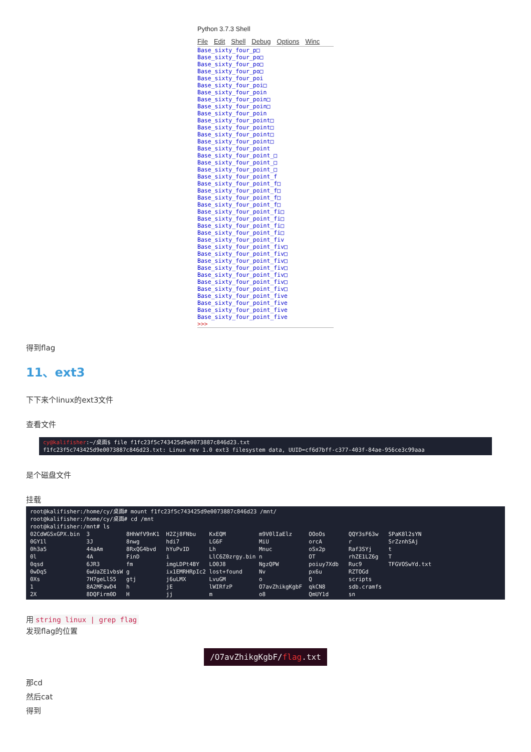Python 3.7.3 Shell
File Edit Shell Debug Options Winc
Base_sixty_four_p□
Base_sixty_four_po□
Base_sixty_four_po□
Base_sixty_four_po□
Base_sixty_four_poi
Base_sixty_four_poi□
Base_sixty_four_poin
Base_sixty_four_poin□
Base_sixty_four_poin□
Base_sixty_four_poin
Base_sixty_four_point□
Base_sixty_four_point□
Base_sixty_four_point□
Base_sixty_four_point□
Base_sixty_four_point
Base_sixty_four_point_□
Base_sixty_four_point_□
Base_sixty_four_point_□
Base_sixty_four_point_f
Base_sixty_four_point_f□
Base_sixty_four_point_f□
Base_sixty_four_point_f□
Base_sixty_four_point_f□
Base_sixty_four_point_fi□
Base_sixty_four_point_fi□
Base_sixty_four_point_fi□
Base_sixty_four_point_fi□
Base_sixty_four_point_fiv
Base_sixty_four_point_fiv□
Base_sixty_four_point_fiv□
Base_sixty_four_point_fiv□
Base_sixty_four_point_fiv□
Base_sixty_four_point_fiv□
Base_sixty_four_point_fiv□
Base_sixty_four_point_fiv□
Base_sixty_four_point_five
Base_sixty_four_point_five
Base_sixty_four_point_five
Base_sixty_four_point_five
>>>
得到flag
11、ext3
下下来个linux的ext3文件
查看文件
cy@kalifisher:~/桌面$ file f1fc23f5c743425d9e0073887c846d23.txt f1fc23f5c743425d9e0073887c846d23.txt: Linux rev 1.0 ext3 filesystem data, UUID=cf6d7bff-c377-403f-84ae-956ce3c99aaa
是个磁盘文件
挂载
root@kalifisher:/home/cy/桌面# mount f1fc23f5c743425d9e0073887c846d23 /mnt/ root@kalifisher:/home/cy/桌面# cd /mnt root@kalifisher:/mnt# ls 02CdWGSxGPX.bin 3 8HhWfV9nK1 H2Zj8FNbu KxEQM m9V0lIaElz OOoOs QQY3sF63w SPaK8l2sYN 0GY1l 3J 8nwg hdi7 LG6F MiU orcA r SrZznhSAj 0h3a5 44aAm 8RxQG4bvd hYuPvID Lh Mnuc oSx2p Raf3SYj t 0l 4A FinD i LlC6Z0zrgy.bin n OT rhZE1LZ6g T 0qsd 6JR3 fm imgLDPt4BY LO0J8 NgzQPW poiuy7Xdb Ruc9 TFGVOSwYd.txt 0wDq5 6wUaZE1vbsW g ix1EMRHRpIc2 lost+found Nv px6u RZTOGd 0Xs 7H7geLlS5 gtj j6uLMX LvuGM o Q scripts 1 8A2MFawD4 h jE lWIRfzP O7avZhikgKgbF qkCN8 sdb.cramfs 2X 8DQFirm0D H jj m o8 QmUY1d sn
用 string linux | grep flag
发现flag的位置
/O7avZhikgKgbF/flag.txt
那cd
然后cat
得到